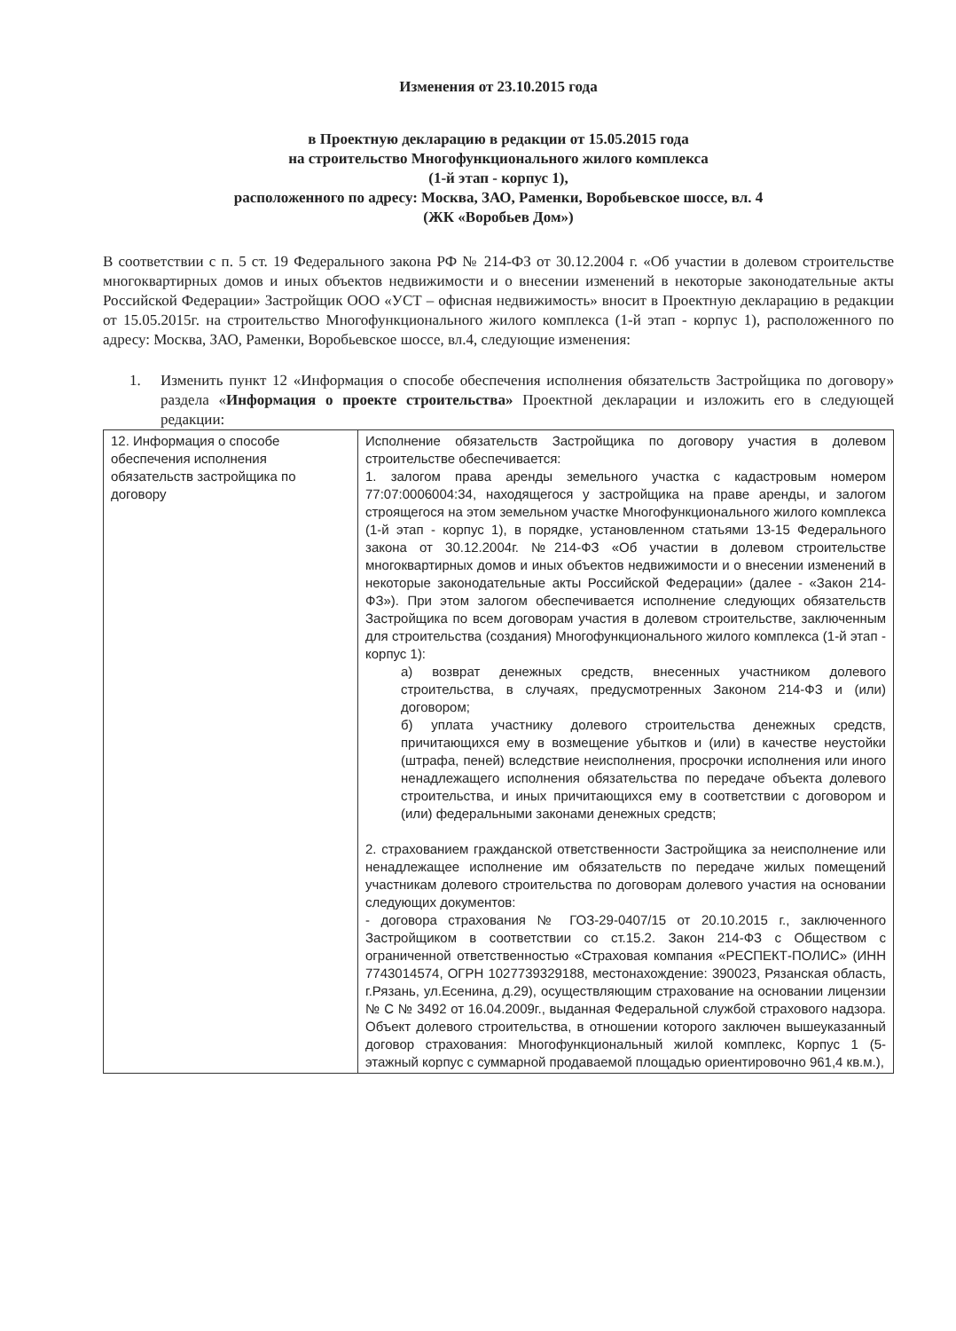Изменения от 23.10.2015 года
в Проектную декларацию в редакции от 15.05.2015 года
на строительство Многофункционального жилого комплекса
(1-й этап - корпус 1),
расположенного по адресу: Москва, ЗАО, Раменки, Воробьевское шоссе, вл. 4
(ЖК «Воробьев Дом»)
В соответствии с п. 5 ст. 19 Федерального закона РФ № 214-ФЗ от 30.12.2004 г. «Об участии в долевом строительстве многоквартирных домов и иных объектов недвижимости и о внесении изменений в некоторые законодательные акты Российской Федерации» Застройщик ООО «УСТ – офисная недвижимость» вносит в Проектную декларацию в редакции от 15.05.2015г. на строительство Многофункционального жилого комплекса (1-й этап - корпус 1), расположенного по адресу: Москва, ЗАО, Раменки, Воробьевское шоссе, вл.4, следующие изменения:
1. Изменить пункт 12 «Информация о способе обеспечения исполнения обязательств Застройщика по договору» раздела «Информация о проекте строительства» Проектной декларации и изложить его в следующей редакции:
| 12. Информация о способе обеспечения исполнения обязательств застройщика по договору | Исполнение обязательств Застройщика по договору участия в долевом строительстве обеспечивается: 1. залогом права аренды земельного участка с кадастровым номером 77:07:0006004:34, находящегося у застройщика на праве аренды, и залогом строящегося на этом земельном участке Многофункционального жилого комплекса (1-й этап - корпус 1), в порядке, установленном статьями 13-15 Федерального закона от 30.12.2004г. №214-ФЗ «Об участии в долевом строительстве многоквартирных домов и иных объектов недвижимости и о внесении изменений в некоторые законодательные акты Российской Федерации» (далее - «Закон 214-ФЗ»). При этом залогом обеспечивается исполнение следующих обязательств Застройщика по всем договорам участия в долевом строительстве, заключенным для строительства (создания) Многофункционального жилого комплекса (1-й этап - корпус 1): а) возврат денежных средств, внесенных участником долевого строительства, в случаях, предусмотренных Законом 214-ФЗ и (или) договором; б) уплата участнику долевого строительства денежных средств, причитающихся ему в возмещение убытков и (или) в качестве неустойки (штрафа, пеней) вследствие неисполнения, просрочки исполнения или иного ненадлежащего исполнения обязательства по передаче объекта долевого строительства, и иных причитающихся ему в соответствии с договором и (или) федеральными законами денежных средств; 2. страхованием гражданской ответственности Застройщика за неисполнение или ненадлежащее исполнение им обязательств по передаче жилых помещений участникам долевого строительства по договорам долевого участия на основании следующих документов: - договора страхования № ГОЗ-29-0407/15 от 20.10.2015 г., заключенного Застройщиком в соответствии со ст.15.2. Закон 214-ФЗ с Обществом с ограниченной ответственностью «Страховая компания «РЕСПЕКТ-ПОЛИС» (ИНН 7743014574, ОГРН 1027739329188, местонахождение: 390023, Рязанская область, г.Рязань, ул.Есенина, д.29), осуществляющим страхование на основании лицензии № С № 3492 от 16.04.2009г., выданная Федеральной службой страхового надзора. Объект долевого строительства, в отношении которого заключен вышеуказанный договор страхования: Многофункциональный жилой комплекс, Корпус 1 (5-этажный корпус с суммарной продаваемой площадью ориентировочно 961,4 кв.м.), |